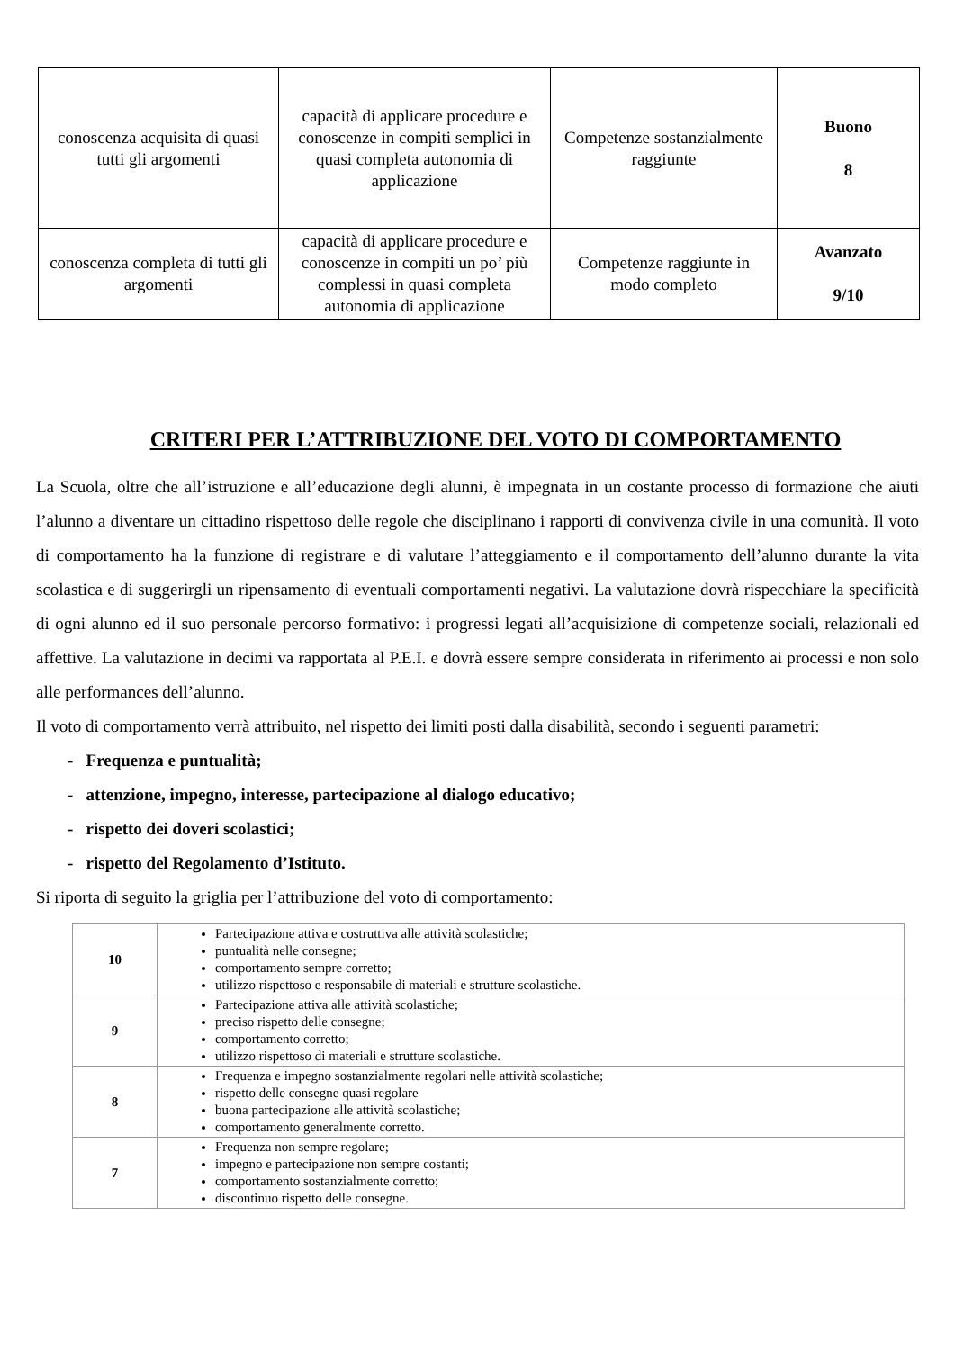| conoscenza acquisita di quasi tutti gli argomenti | capacità di applicare procedure e conoscenze in compiti semplici in quasi completa autonomia di applicazione | Competenze sostanzialmente raggiunte | Buono 8 |
| conoscenza completa di tutti gli argomenti | capacità di applicare procedure e conoscenze in compiti un po’ più complessi in quasi completa autonomia di applicazione | Competenze raggiunte in modo completo | Avanzato 9/10 |
CRITERI PER L’ATTRIBUZIONE DEL VOTO DI COMPORTAMENTO
La Scuola, oltre che all’istruzione e all’educazione degli alunni, è impegnata in un costante processo di formazione che aiuti l’alunno a diventare un cittadino rispettoso delle regole che disciplinano i rapporti di convivenza civile in una comunità. Il voto di comportamento ha la funzione di registrare e di valutare l’atteggiamento e il comportamento dell’alunno durante la vita scolastica e di suggerirgli un ripensamento di eventuali comportamenti negativi. La valutazione dovrà rispecchiare la specificità di ogni alunno ed il suo personale percorso formativo: i progressi legati all’acquisizione di competenze sociali, relazionali ed affettive. La valutazione in decimi va rapportata al P.E.I. e dovrà essere sempre considerata in riferimento ai processi e non solo alle performances dell’alunno.
Il voto di comportamento verrà attribuito, nel rispetto dei limiti posti dalla disabilità, secondo i seguenti parametri:
- Frequenza e puntualità;
- attenzione, impegno, interesse, partecipazione al dialogo educativo;
- rispetto dei doveri scolastici;
- rispetto del Regolamento d’Istituto.
Si riporta di seguito la griglia per l’attribuzione del voto di comportamento:
| 10 | Partecipazione attiva e costruttiva alle attività scolastiche; puntualità nelle consegne; comportamento sempre corretto; utilizzo rispettoso e responsabile di materiali e strutture scolastiche. |
| 9 | Partecipazione attiva alle attività scolastiche; preciso rispetto delle consegne; comportamento corretto; utilizzo rispettoso di materiali e strutture scolastiche. |
| 8 | Frequenza e impegno sostanzialmente regolari nelle attività scolastiche; rispetto delle consegne quasi regolare buona partecipazione alle attività scolastiche; comportamento generalmente corretto. |
| 7 | Frequenza non sempre regolare; impegno e partecipazione non sempre costanti; comportamento sostanzialmente corretto; discontinuo rispetto delle consegne. |